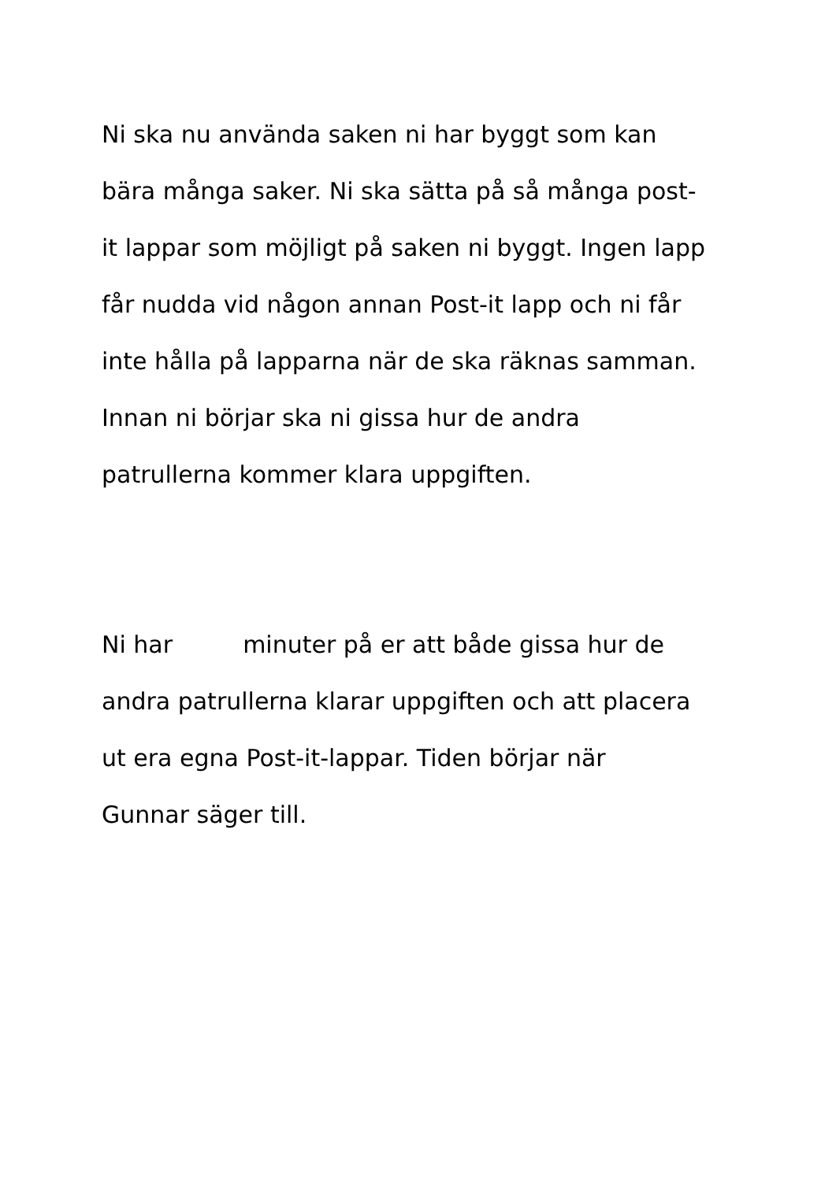Ni ska nu använda saken ni har byggt som kan
bära många saker. Ni ska sätta på så många post-
it lappar som möjligt på saken ni byggt. Ingen lapp
får nudda vid någon annan Post-it lapp och ni får
inte hålla på lapparna när de ska räknas samman.
Innan ni börjar ska ni gissa hur de andra
patrullerna kommer klara uppgiften.
Ni har minuter på er att både gissa hur de
andra patrullerna klarar uppgiften och att placera
ut era egna Post-it-lappar. Tiden börjar när
Gunnar säger till.